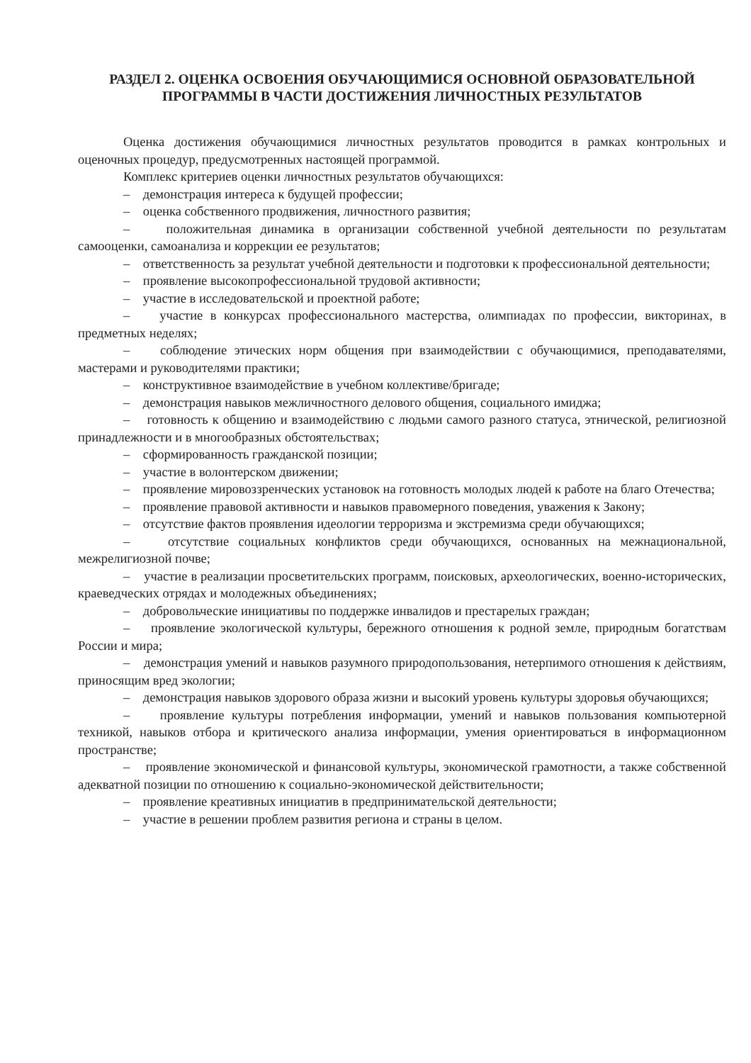РАЗДЕЛ 2. ОЦЕНКА ОСВОЕНИЯ ОБУЧАЮЩИМИСЯ ОСНОВНОЙ ОБРАЗОВАТЕЛЬНОЙ ПРОГРАММЫ В ЧАСТИ ДОСТИЖЕНИЯ ЛИЧНОСТНЫХ РЕЗУЛЬТАТОВ
Оценка достижения обучающимися личностных результатов проводится в рамках контрольных и оценочных процедур, предусмотренных настоящей программой.
Комплекс критериев оценки личностных результатов обучающихся:
– демонстрация интереса к будущей профессии;
– оценка собственного продвижения, личностного развития;
– положительная динамика в организации собственной учебной деятельности по результатам самооценки, самоанализа и коррекции ее результатов;
– ответственность за результат учебной деятельности и подготовки к профессиональной деятельности;
– проявление высокопрофессиональной трудовой активности;
– участие в исследовательской и проектной работе;
– участие в конкурсах профессионального мастерства, олимпиадах по профессии, викторинах, в предметных неделях;
– соблюдение этических норм общения при взаимодействии с обучающимися, преподавателями, мастерами и руководителями практики;
– конструктивное взаимодействие в учебном коллективе/бригаде;
– демонстрация навыков межличностного делового общения, социального имиджа;
– готовность к общению и взаимодействию с людьми самого разного статуса, этнической, религиозной принадлежности и в многообразных обстоятельствах;
– сформированность гражданской позиции;
– участие в волонтерском движении;
– проявление мировоззренческих установок на готовность молодых людей к работе на благо Отечества;
– проявление правовой активности и навыков правомерного поведения, уважения к Закону;
– отсутствие фактов проявления идеологии терроризма и экстремизма среди обучающихся;
– отсутствие социальных конфликтов среди обучающихся, основанных на межнациональной, межрелигиозной почве;
– участие в реализации просветительских программ, поисковых, археологических, военно-исторических, краеведческих отрядах и молодежных объединениях;
– добровольческие инициативы по поддержке инвалидов и престарелых граждан;
– проявление экологической культуры, бережного отношения к родной земле, природным богатствам России и мира;
– демонстрация умений и навыков разумного природопользования, нетерпимого отношения к действиям, приносящим вред экологии;
– демонстрация навыков здорового образа жизни и высокий уровень культуры здоровья обучающихся;
– проявление культуры потребления информации, умений и навыков пользования компьютерной техникой, навыков отбора и критического анализа информации, умения ориентироваться в информационном пространстве;
– проявление экономической и финансовой культуры, экономической грамотности, а также собственной адекватной позиции по отношению к социально-экономической действительности;
– проявление креативных инициатив в предпринимательской деятельности;
– участие в решении проблем развития региона и страны в целом.